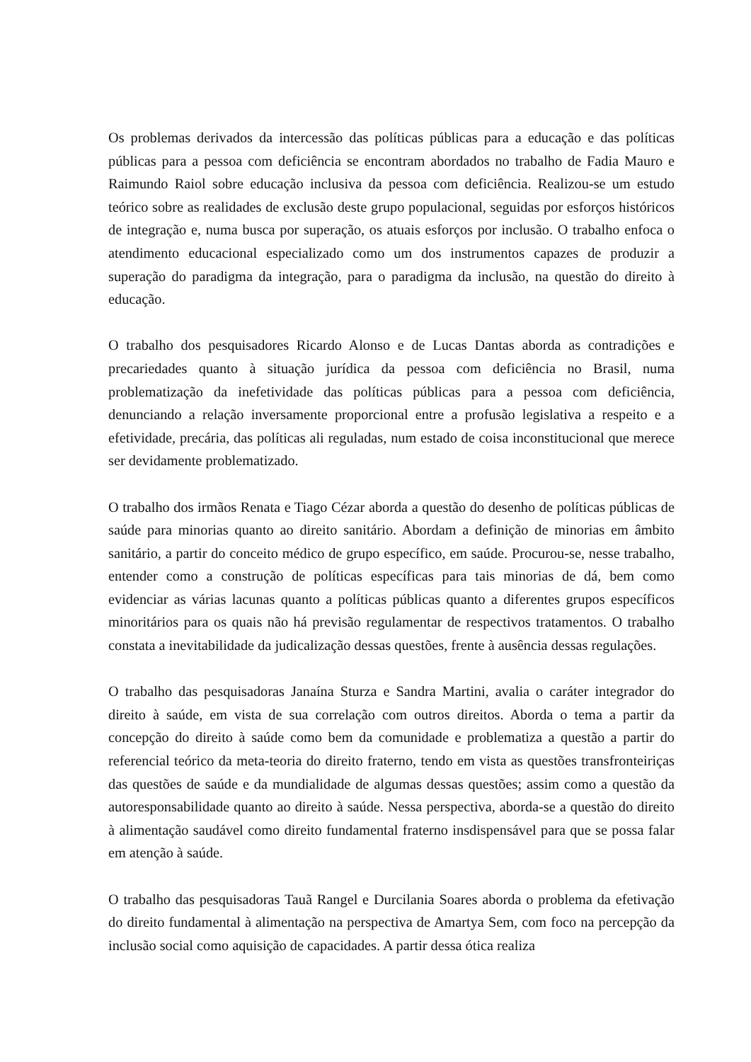Os problemas derivados da intercessão das políticas públicas para a educação e das políticas públicas para a pessoa com deficiência se encontram abordados no trabalho de Fadia Mauro e Raimundo Raiol sobre educação inclusiva da pessoa com deficiência. Realizou-se um estudo teórico sobre as realidades de exclusão deste grupo populacional, seguidas por esforços históricos de integração e, numa busca por superação, os atuais esforços por inclusão. O trabalho enfoca o atendimento educacional especializado como um dos instrumentos capazes de produzir a superação do paradigma da integração, para o paradigma da inclusão, na questão do direito à educação.
O trabalho dos pesquisadores Ricardo Alonso e de Lucas Dantas aborda as contradições e precariedades quanto à situação jurídica da pessoa com deficiência no Brasil, numa problematização da inefetividade das políticas públicas para a pessoa com deficiência, denunciando a relação inversamente proporcional entre a profusão legislativa a respeito e a efetividade, precária, das políticas ali reguladas, num estado de coisa inconstitucional que merece ser devidamente problematizado.
O trabalho dos irmãos Renata e Tiago Cézar aborda a questão do desenho de políticas públicas de saúde para minorias quanto ao direito sanitário. Abordam a definição de minorias em âmbito sanitário, a partir do conceito médico de grupo específico, em saúde. Procurou-se, nesse trabalho, entender como a construção de políticas específicas para tais minorias de dá, bem como evidenciar as várias lacunas quanto a políticas públicas quanto a diferentes grupos específicos minoritários para os quais não há previsão regulamentar de respectivos tratamentos. O trabalho constata a inevitabilidade da judicalização dessas questões, frente à ausência dessas regulações.
O trabalho das pesquisadoras Janaína Sturza e Sandra Martini, avalia o caráter integrador do direito à saúde, em vista de sua correlação com outros direitos. Aborda o tema a partir da concepção do direito à saúde como bem da comunidade e problematiza a questão a partir do referencial teórico da meta-teoria do direito fraterno, tendo em vista as questões transfronteiriças das questões de saúde e da mundialidade de algumas dessas questões; assim como a questão da autoresponsabilidade quanto ao direito à saúde. Nessa perspectiva, aborda-se a questão do direito à alimentação saudável como direito fundamental fraterno insdispensável para que se possa falar em atenção à saúde.
O trabalho das pesquisadoras Tauã Rangel e Durcilania Soares aborda o problema da efetivação do direito fundamental à alimentação na perspectiva de Amartya Sem, com foco na percepção da inclusão social como aquisição de capacidades. A partir dessa ótica realiza